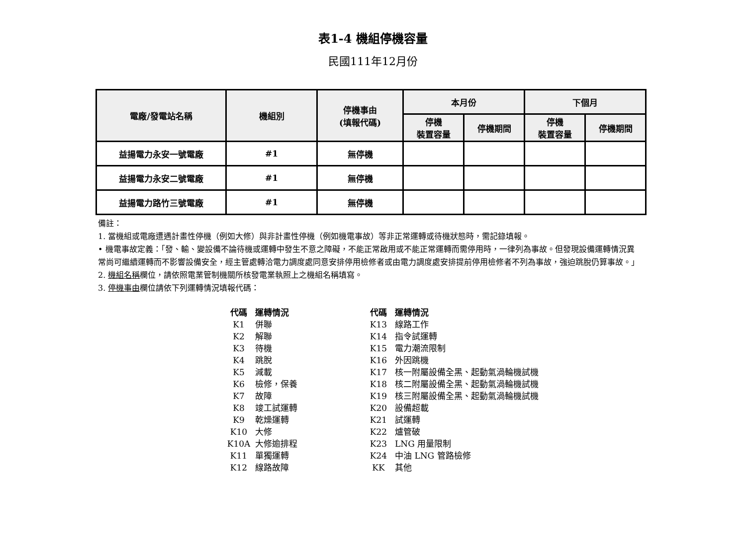表1-4 機組停機容量
民國111年12月份
| 電廠/發電站名稱 | 機組別 | 停機事由 (填報代碼) | 本月份 | | 下個月 | |
| --- | --- | --- | --- | --- | --- | --- |
| | | | 停機 裝置容量 | 停機期間 | 停機 裝置容量 | 停機期間 |
| 益揚電力永安一號電廠 | #1 | 無停機 | | | | |
| 益揚電力永安二號電廠 | #1 | 無停機 | | | | |
| 益揚電力路竹三號電廠 | #1 | 無停機 | | | | |
備註：
1. 當機組或電廠遭遇計畫性停機（例如大修）與非計畫性停機（例如機電事故）等非正常運轉或待機狀態時，需記錄填報。
• 機電事故定義：「發、輸、變設備不論待機或運轉中發生不意之障礙，不能正常啟用或不能正常運轉而需停用時，一律列為事故。但發現設備運轉情況異常尚可繼續運轉而不影響設備安全，經主管處轉洽電力調度處同意安排停用檢修者或由電力調度處安排提前停用檢修者不列為事故，強迫跳脫仍算事故。」
2. 機組名稱欄位，請依照電業管制機關所核發電業執照上之機組名稱填寫。
3. 停機事由欄位請依下列運轉情況填報代碼：
| 代碼 | 運轉情況 |
| K1 | 併聯 |
| K2 | 解聯 |
| K3 | 待機 |
| K4 | 跳脫 |
| K5 | 減載 |
| K6 | 檢修，保養 |
| K7 | 故障 |
| K8 | 竣工試運轉 |
| K9 | 乾燥運轉 |
| K10 | 大修 |
| K10A | 大修逾排程 |
| K11 | 單獨運轉 |
| K12 | 線路故障 |
| 代碼 | 運轉情況 |
| K13 | 線路工作 |
| K14 | 指令試運轉 |
| K15 | 電力潮流限制 |
| K16 | 外因跳機 |
| K17 | 核一附屬設備全黑、起動氣渦輪機試機 |
| K18 | 核二附屬設備全黑、起動氣渦輪機試機 |
| K19 | 核三附屬設備全黑、起動氣渦輪機試機 |
| K20 | 設備超載 |
| K21 | 試運轉 |
| K22 | 爐管破 |
| K23 | LNG 用量限制 |
| K24 | 中油 LNG 管路檢修 |
| KK | 其他 |